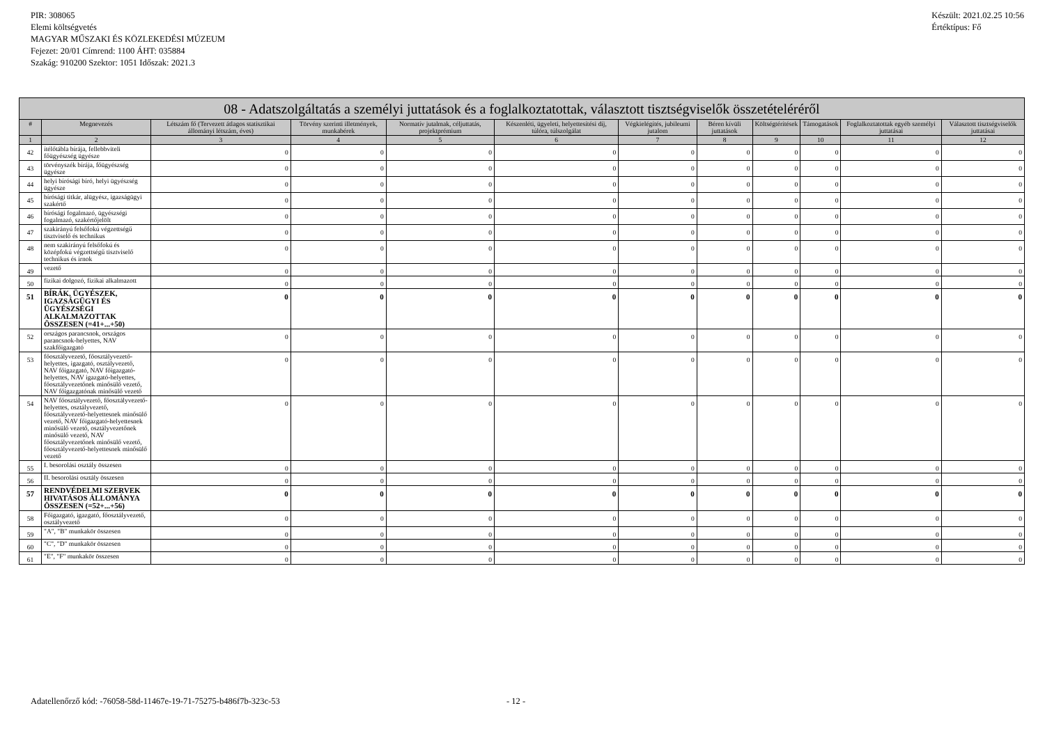PIR: 308065
Elemi költségvetés
MAGYAR MŰSZAKI ÉS KÖZLEKEDÉSI MÚZEUM
Fejezet: 20/01 Címrend: 1100 ÁHT: 035884
Szakág: 910200 Szektor: 1051 Időszak: 2021.3
Készült: 2021.02.25 10:56
Értéktípus: Fő
| 08 - Adatszolgáltatás a személyi juttatások és a foglalkoztatottak, választott tisztségviselők összetételéréről | | | | | | | | | | | |
| --- | --- | --- | --- | --- | --- | --- | --- | --- | --- | --- | --- |
| # | Megnevezés | Létszám fő (Tervezett átlagos statisztikai állományi létszám, éves) | Törvény szerinti illetmények, munkabérek | Normatív jutalmak, céljuttatás, projektprémium | Készenléti, ügyeleti, helyettesítési díj, túlóra, túlszolgálat | Végkielégítés, jubileumi jutalom | Béren kívüli juttatások | Költségtérítések | Támogatások | Foglalkoztatottak egyéb személyi juttatásai | Választott tisztségviselők juttatásai |
| 1 | 2 | 3 | 4 | 5 | 6 | 7 | 8 | 9 | 10 | 11 | 12 |
| 42 | ítélőtábla bírája, fellebbviteli főügyészség ügyésze | 0 | 0 | 0 | 0 | 0 | 0 | 0 | 0 | 0 | 0 |
| 43 | törvényszék bírája, főügyészség ügyésze | 0 | 0 | 0 | 0 | 0 | 0 | 0 | 0 | 0 | 0 |
| 44 | helyi bírósági bíró, helyi ügyészség ügyésze | 0 | 0 | 0 | 0 | 0 | 0 | 0 | 0 | 0 | 0 |
| 45 | bírósági titkár, alügyész, igazságügyi szakértő | 0 | 0 | 0 | 0 | 0 | 0 | 0 | 0 | 0 | 0 |
| 46 | bírósági fogalmazó, ügyészségi fogalmazó, szakértőjelölt | 0 | 0 | 0 | 0 | 0 | 0 | 0 | 0 | 0 | 0 |
| 47 | szakirányú felsőfokú végzettségű tisztviselő és technikus | 0 | 0 | 0 | 0 | 0 | 0 | 0 | 0 | 0 | 0 |
| 48 | nem szakirányú felsőfokú és középfokú végzettségű tisztviselő technikus és írnok | 0 | 0 | 0 | 0 | 0 | 0 | 0 | 0 | 0 | 0 |
| 49 | vezető | 0 | 0 | 0 | 0 | 0 | 0 | 0 | 0 | 0 | 0 |
| 50 | fizikai dolgozó, fizikai alkalmazott | 0 | 0 | 0 | 0 | 0 | 0 | 0 | 0 | 0 | 0 |
| 51 | BÍRÁK, ÜGYÉSZEK, IGAZSÁGÜGYI ÉS ÜGYÉSZSÉGI ALKALMAZOTTAK ÖSSZESEN (=41+...+50) | 0 | 0 | 0 | 0 | 0 | 0 | 0 | 0 | 0 | 0 |
| 52 | országos parancsnok, országos parancsnok-helyettes, NAV szakfőigazgató | 0 | 0 | 0 | 0 | 0 | 0 | 0 | 0 | 0 | 0 |
| 53 | főosztályvezető, főosztályvezető-helyettes, igazgató, osztályvezető, NAV főigazgató, NAV főigazgató-helyettes, NAV igazgató-helyettes, főosztályvezetőnek minősülő vezető, NAV főigazgatónak minősülő vezető | 0 | 0 | 0 | 0 | 0 | 0 | 0 | 0 | 0 | 0 |
| 54 | NAV főosztályvezető, főosztályvezető-helyettes, osztályvezető, főosztályvezető-helyettesnek minősülő vezető, NAV főigazgató-helyettesnek minősülő vezető, osztályvezetőnek minősülő vezető, NAV főosztályvezetőnek minősülő vezető, főosztályvezető-helyettesnek minősülő vezető | 0 | 0 | 0 | 0 | 0 | 0 | 0 | 0 | 0 | 0 |
| 55 | I. besorolási osztály összesen | 0 | 0 | 0 | 0 | 0 | 0 | 0 | 0 | 0 | 0 |
| 56 | II. besorolási osztály összesen | 0 | 0 | 0 | 0 | 0 | 0 | 0 | 0 | 0 | 0 |
| 57 | RENDVÉDELMI SZERVEK HIVATÁSOS ÁLLOMÁNYA ÖSSZESEN (=52+...+56) | 0 | 0 | 0 | 0 | 0 | 0 | 0 | 0 | 0 | 0 |
| 58 | Főigazgató, igazgató, főosztályvezető, osztályvezető | 0 | 0 | 0 | 0 | 0 | 0 | 0 | 0 | 0 | 0 |
| 59 | "A", "B" munkakör összesen | 0 | 0 | 0 | 0 | 0 | 0 | 0 | 0 | 0 | 0 |
| 60 | "C", "D" munkakör összesen | 0 | 0 | 0 | 0 | 0 | 0 | 0 | 0 | 0 | 0 |
| 61 | "E", "F" munkakör összesen | 0 | 0 | 0 | 0 | 0 | 0 | 0 | 0 | 0 | 0 |
Adatellenőrző kód: -76058-58d-11467e-19-71-75275-b486f7b-323c-53 - 12 -